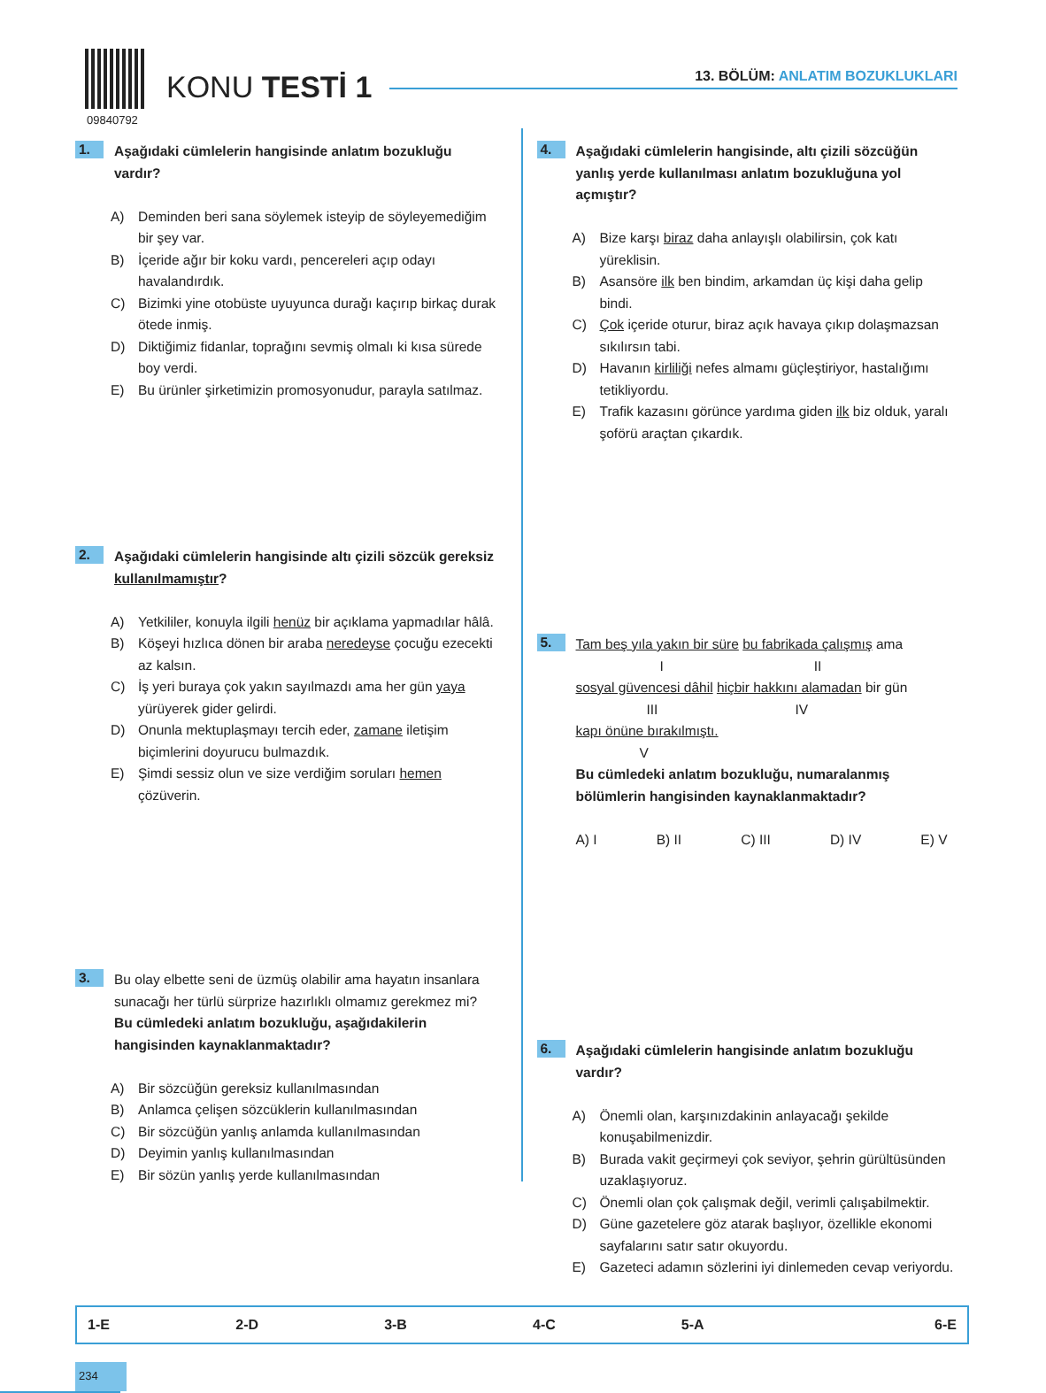09840792
KONU TESTİ 1
13. BÖLÜM: ANLATIM BOZUKLUKLARI
1.
Aşağıdaki cümlelerin hangisinde anlatım bozukluğu vardır?
A) Deminden beri sana söylemek isteyip de söyleyemediğim bir şey var.
B) İçeride ağır bir koku vardı, pencereleri açıp odayı havalandırdık.
C) Bizimki yine otobüste uyuyunca durağı kaçırıp birkaç durak ötede inmiş.
D) Diktiğimiz fidanlar, toprağını sevmiş olmalı ki kısa sürede boy verdi.
E) Bu ürünler şirketimizin promosyonudur, parayla satılmaz.
2.
Aşağıdaki cümlelerin hangisinde altı çizili sözcük gereksiz kullanılmamıştır?
A) Yetkililer, konuyla ilgili henüz bir açıklama yapmadılar hâlâ.
B) Köşeyi hızlıca dönen bir araba neredeyse çocuğu ezecekti az kalsın.
C) İş yeri buraya çok yakın sayılmazdı ama her gün yaya yürüyerek gider gelirdi.
D) Onunla mektuplaşmayı tercih eder, zamane iletişim biçimlerini doyurucu bulmazdık.
E) Şimdi sessiz olun ve size verdiğim soruları hemen çözüverin.
3.
Bu olay elbette seni de üzmüş olabilir ama hayatın insanlara sunacağı her türlü sürprize hazırlıklı olmamız gerekmez mi?
Bu cümledeki anlatım bozukluğu, aşağıdakilerin hangisinden kaynaklanmaktadır?
A) Bir sözcüğün gereksiz kullanılmasından
B) Anlamca çelişen sözcüklerin kullanılmasından
C) Bir sözcüğün yanlış anlamda kullanılmasından
D) Deyimin yanlış kullanılmasından
E) Bir sözün yanlış yerde kullanılmasından
4.
Aşağıdaki cümlelerin hangisinde, altı çizili sözcüğün yanlış yerde kullanılması anlatım bozukluğuna yol açmıştır?
A) Bize karşı biraz daha anlayışlı olabilirsin, çok katı yüreklisin.
B) Asansöre ilk ben bindim, arkamdan üç kişi daha gelip bindi.
C) Çok içeride oturur, biraz açık havaya çıkıp dolaşmazsan sıkılırsın tabi.
D) Havanın kirliliği nefes almamı güçleştiriyor, hastalığımı tetikliyordu.
E) Trafik kazasını görünce yardıma giden ilk biz olduk, yaralı şoförü araçtan çıkardık.
5.
Tam beş yıla yakın bir süre bu fabrikada çalışmış ama
I II
sosyal güvencesi dâhil hiçbir hakkını alamadan bir gün
III IV
kapı önüne bırakılmıştı.
V
Bu cümledeki anlatım bozukluğu, numaralanmış bölümlerin hangisinden kaynaklanmaktadır?
A) I B) II C) III D) IV E) V
6.
Aşağıdaki cümlelerin hangisinde anlatım bozukluğu vardır?
A) Önemli olan, karşınızdakinin anlayacağı şekilde konuşabilmenizdir.
B) Burada vakit geçirmeyi çok seviyor, şehrin gürültüsünden uzaklaşıyoruz.
C) Önemli olan çok çalışmak değil, verimli çalışabilmektir.
D) Güne gazetelere göz atarak başlıyor, özellikle ekonomi sayfalarını satır satır okuyordu.
E) Gazeteci adamın sözlerini iyi dinlemeden cevap veriyordu.
| 1-E | 2-D | 3-B | 4-C | 5-A | 6-E |
234